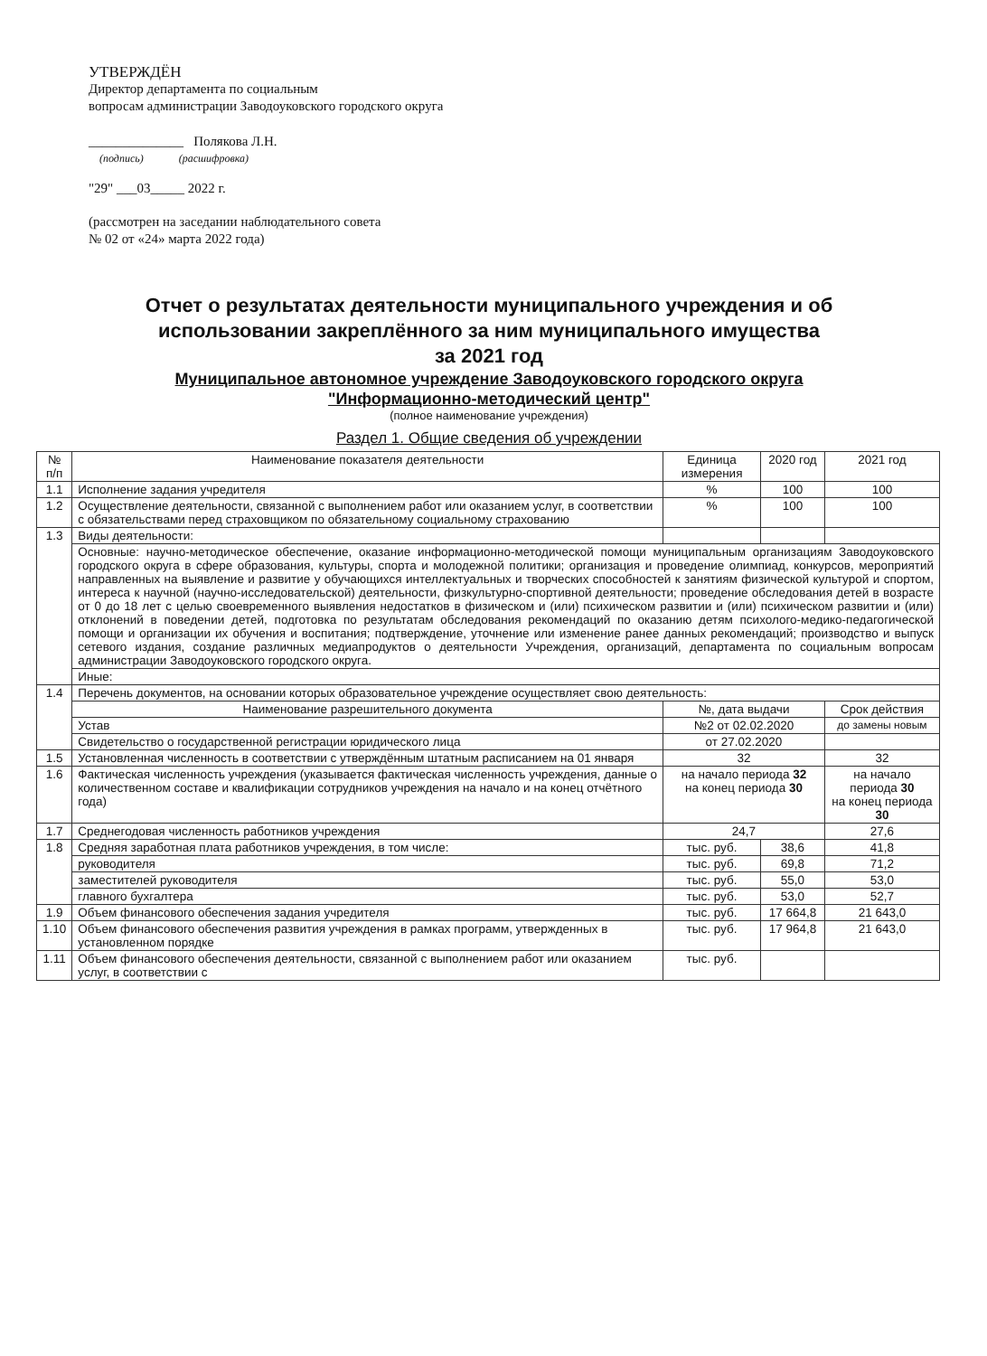УТВЕРЖДЁН
Директор департамента по социальным
вопросам администрации Заводоуковского городского округа
______________ Полякова Л.Н.
(подпись) (расшифровка)
"29" ___03_____ 2022 г.
(рассмотрен на заседании наблюдательного совета
№ 02 от «24» марта 2022 года)
Отчет о результатах деятельности муниципального учреждения и об
использовании закреплённого за ним муниципального имущества
за 2021 год
Муниципальное автономное учреждение Заводоуковского городского округа
"Информационно-методический центр"
(полное наименование учреждения)
Раздел 1. Общие сведения об учреждении
| № п/п | Наименование показателя деятельности | Единица измерения | 2020 год | 2021 год |
| --- | --- | --- | --- | --- |
| 1.1 | Исполнение задания учредителя | % | 100 | 100 |
| 1.2 | Осуществление деятельности, связанной с выполнением работ или оказанием услуг, в соответствии с обязательствами перед страховщиком по обязательному социальному страхованию | % | 100 | 100 |
| 1.3 | Виды деятельности: | | | |
| | Основные: научно-методическое обеспечение, оказание информационно-методической помощи муниципальным организациям Заводоуковского городского округа в сфере образования, культуры, спорта и молодежной политики; организация и проведение олимпиад, конкурсов, мероприятий направленных на выявление и развитие у обучающихся интеллектуальных и творческих способностей к занятиям физической культурой и спортом, интереса к научной (научно-исследовательской) деятельности, физкультурно-спортивной деятельности; проведение обследования детей в возрасте от 0 до 18 лет с целью своевременного выявления недостатков в физическом и (или) психическом развитии и (или) психическом развитии и (или) отклонений в поведении детей, подготовка по результатам обследования рекомендаций по оказанию детям психолого-медико-педагогической помощи и организации их обучения и воспитания; подтверждение, уточнение или изменение ранее данных рекомендаций; производство и выпуск сетевого издания, создание различных медиапродуктов о деятельности Учреждения, организаций, департамента по социальным вопросам администрации Заводоуковского городского округа. | | | |
| | Иные: | | | |
| 1.4 | Перечень документов, на основании которых образовательное учреждение осуществляет свою деятельность: | | | |
| | Наименование разрешительного документа | №, дата выдачи | | Срок действия |
| | Устав | №2 от 02.02.2020 | | до замены новым |
| | Свидетельство о государственной регистрации юридического лица | от 27.02.2020 | | |
| 1.5 | Установленная численность в соответствии с утверждённым штатным расписанием на 01 января | 32 | | 32 |
| 1.6 | Фактическая численность учреждения (указывается фактическая численность учреждения, данные о количественном составе и квалификации сотрудников учреждения на начало и на конец отчётного года) | на начало периода 32 на конец периода 30 | | на начало периода 30 на конец периода 30 |
| 1.7 | Среднегодовая численность работников учреждения | 24,7 | | 27,6 |
| 1.8 | Средняя заработная плата работников учреждения, в том числе: | тыс. руб. | 38,6 | 41,8 |
| | руководителя | тыс. руб. | 69,8 | 71,2 |
| | заместителей руководителя | тыс. руб. | 55,0 | 53,0 |
| | главного бухгалтера | тыс. руб. | 53,0 | 52,7 |
| 1.9 | Объем финансового обеспечения задания учредителя | тыс. руб. | 17 664,8 | 21 643,0 |
| 1.10 | Объем финансового обеспечения развития учреждения в рамках программ, утвержденных в установленном порядке | тыс. руб. | 17 964,8 | 21 643,0 |
| 1.11 | Объем финансового обеспечения деятельности, связанной с выполнением работ или оказанием услуг, в соответствии с | тыс. руб. | | |